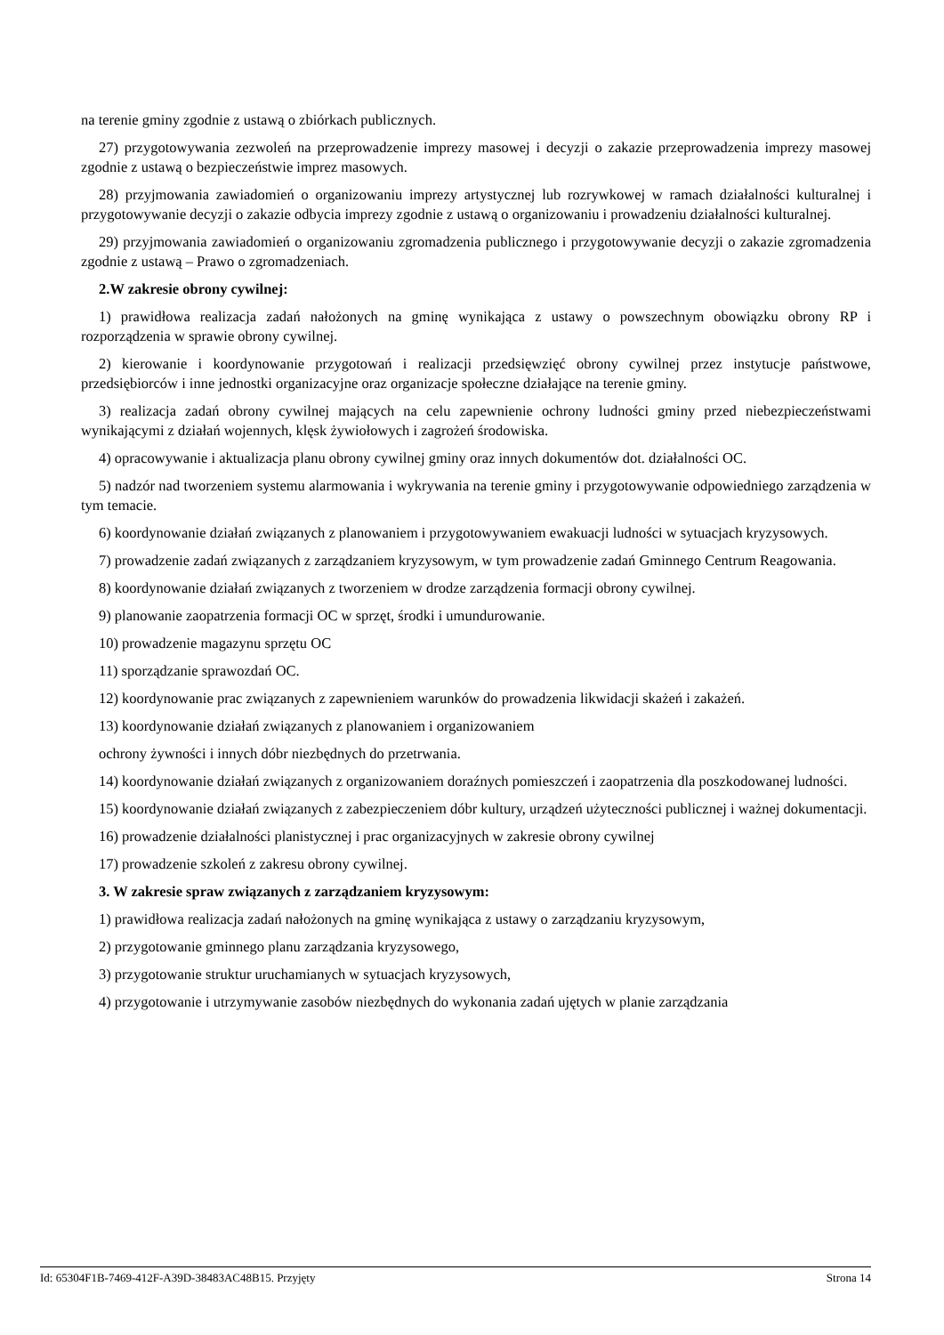na terenie gminy zgodnie z ustawą o zbiórkach publicznych.
27) przygotowywania zezwoleń na przeprowadzenie imprezy masowej i decyzji o zakazie przeprowadzenia imprezy masowej zgodnie z ustawą o bezpieczeństwie imprez masowych.
28) przyjmowania zawiadomień o organizowaniu imprezy artystycznej lub rozrywkowej w ramach działalności kulturalnej i przygotowywanie decyzji o zakazie odbycia imprezy zgodnie z ustawą o organizowaniu i prowadzeniu działalności kulturalnej.
29) przyjmowania zawiadomień o organizowaniu zgromadzenia publicznego i przygotowywanie decyzji o zakazie zgromadzenia zgodnie z ustawą – Prawo o zgromadzeniach.
2.W zakresie obrony cywilnej:
1) prawidłowa realizacja zadań nałożonych na gminę wynikająca z ustawy o powszechnym obowiązku obrony RP i rozporządzenia w sprawie obrony cywilnej.
2) kierowanie i koordynowanie przygotowań i realizacji przedsięwzięć obrony cywilnej przez instytucje państwowe, przedsiębiorców i inne jednostki organizacyjne oraz organizacje społeczne działające na terenie gminy.
3) realizacja zadań obrony cywilnej mających na celu zapewnienie ochrony ludności gminy przed niebezpieczeństwami wynikającymi z działań wojennych, klęsk żywiołowych i zagrożeń środowiska.
4) opracowywanie i aktualizacja planu obrony cywilnej gminy oraz innych dokumentów dot. działalności OC.
5) nadzór nad tworzeniem systemu alarmowania i wykrywania na terenie gminy i przygotowywanie odpowiedniego zarządzenia w tym temacie.
6) koordynowanie działań związanych z planowaniem i przygotowywaniem ewakuacji ludności w sytuacjach kryzysowych.
7) prowadzenie zadań związanych z zarządzaniem kryzysowym, w tym prowadzenie zadań Gminnego Centrum Reagowania.
8) koordynowanie działań związanych z tworzeniem w drodze zarządzenia formacji obrony cywilnej.
9) planowanie zaopatrzenia formacji OC w sprzęt, środki i umundurowanie.
10) prowadzenie magazynu sprzętu OC
11) sporządzanie sprawozdań OC.
12) koordynowanie prac związanych z zapewnieniem warunków do prowadzenia likwidacji skażeń i zakażeń.
13) koordynowanie działań związanych z planowaniem i organizowaniem
ochrony żywności i innych dóbr niezbędnych do przetrwania.
14) koordynowanie działań związanych z organizowaniem doraźnych pomieszczeń i zaopatrzenia dla poszkodowanej ludności.
15) koordynowanie działań związanych z zabezpieczeniem dóbr kultury, urządzeń użyteczności publicznej i ważnej dokumentacji.
16) prowadzenie działalności planistycznej i prac organizacyjnych w zakresie obrony cywilnej
17) prowadzenie szkoleń z zakresu obrony cywilnej.
3. W zakresie spraw związanych z zarządzaniem kryzysowym:
1) prawidłowa realizacja zadań nałożonych na gminę wynikająca z ustawy o zarządzaniu kryzysowym,
2) przygotowanie gminnego planu zarządzania kryzysowego,
3) przygotowanie struktur uruchamianych w sytuacjach kryzysowych,
4) przygotowanie i utrzymywanie zasobów niezbędnych do wykonania zadań ujętych w planie zarządzania
Id: 65304F1B-7469-412F-A39D-38483AC48B15. Przyjęty Strona 14